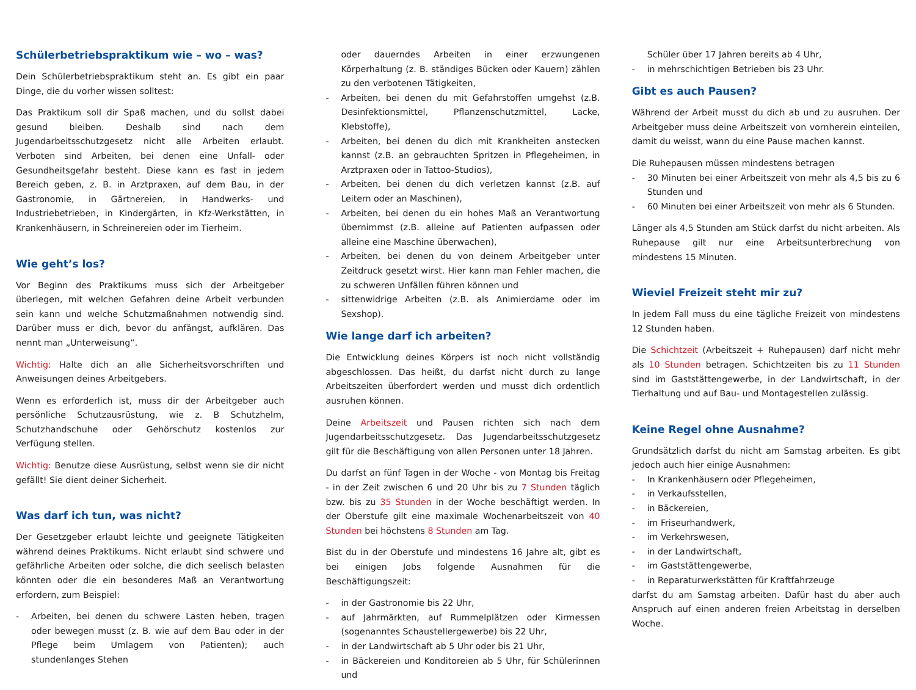Schülerbetriebspraktikum wie – wo – was?
Dein Schülerbetriebspraktikum steht an. Es gibt ein paar Dinge, die du vorher wissen solltest:
Das Praktikum soll dir Spaß machen, und du sollst dabei gesund bleiben. Deshalb sind nach dem Jugendarbeitsschutzgesetz nicht alle Arbeiten erlaubt. Verboten sind Arbeiten, bei denen eine Unfall- oder Gesundheitsgefahr besteht. Diese kann es fast in jedem Bereich geben, z. B. in Arztpraxen, auf dem Bau, in der Gastronomie, in Gärtnereien, in Handwerks- und Industriebetrieben, in Kindergärten, in Kfz-Werkstätten, in Krankenhäusern, in Schreinereien oder im Tierheim.
Wie geht’s los?
Vor Beginn des Praktikums muss sich der Arbeitgeber überlegen, mit welchen Gefahren deine Arbeit verbunden sein kann und welche Schutzmaßnahmen notwendig sind. Darüber muss er dich, bevor du anfängst, aufklären. Das nennt man „Unterweisung“.
Wichtig: Halte dich an alle Sicherheitsvorschriften und Anweisungen deines Arbeitgebers.
Wenn es erforderlich ist, muss dir der Arbeitgeber auch persönliche Schutzausrüstung, wie z. B Schutzhelm, Schutzhandschuhe oder Gehörschutz kostenlos zur Verfügung stellen.
Wichtig: Benutze diese Ausrüstung, selbst wenn sie dir nicht gefällt! Sie dient deiner Sicherheit.
Was darf ich tun, was nicht?
Der Gesetzgeber erlaubt leichte und geeignete Tätigkeiten während deines Praktikums. Nicht erlaubt sind schwere und gefährliche Arbeiten oder solche, die dich seelisch belasten könnten oder die ein besonderes Maß an Verantwortung erfordern, zum Beispiel:
- Arbeiten, bei denen du schwere Lasten heben, tragen oder bewegen musst (z. B. wie auf dem Bau oder in der Pflege beim Umlagern von Patienten); auch stundenlanges Stehen
oder dauerndes Arbeiten in einer erzwungenen Körperhaltung (z. B. ständiges Bücken oder Kauern) zählen zu den verbotenen Tätigkeiten,
- Arbeiten, bei denen du mit Gefahrstoffen umgehst (z.B. Desinfektionsmittel, Pflanzenschutzmittel, Lacke, Klebstoffe),
- Arbeiten, bei denen du dich mit Krankheiten anstecken kannst (z.B. an gebrauchten Spritzen in Pflegeheimen, in Arztpraxen oder in Tattoo-Studios),
- Arbeiten, bei denen du dich verletzen kannst (z.B. auf Leitern oder an Maschinen),
- Arbeiten, bei denen du ein hohes Maß an Verantwortung übernimmst (z.B. alleine auf Patienten aufpassen oder alleine eine Maschine überwachen),
- Arbeiten, bei denen du von deinem Arbeitgeber unter Zeitdruck gesetzt wirst. Hier kann man Fehler machen, die zu schweren Unfällen führen können und
- sittenwidrige Arbeiten (z.B. als Animierdame oder im Sexshop).
Wie lange darf ich arbeiten?
Die Entwicklung deines Körpers ist noch nicht vollständig abgeschlossen. Das heißt, du darfst nicht durch zu lange Arbeitszeiten überfordert werden und musst dich ordentlich ausruhen können.
Deine Arbeitszeit und Pausen richten sich nach dem Jugendarbeitsschutzgesetz. Das Jugendarbeitsschutzgesetz gilt für die Beschäftigung von allen Personen unter 18 Jahren.
Du darfst an fünf Tagen in der Woche - von Montag bis Freitag - in der Zeit zwischen 6 und 20 Uhr bis zu 7 Stunden täglich bzw. bis zu 35 Stunden in der Woche beschäftigt werden. In der Oberstufe gilt eine maximale Wochenarbeitszeit von 40 Stunden bei höchstens 8 Stunden am Tag.
Bist du in der Oberstufe und mindestens 16 Jahre alt, gibt es bei einigen Jobs folgende Ausnahmen für die Beschäftigungszeit:
- in der Gastronomie bis 22 Uhr,
- auf Jahrmärkten, auf Rummelplätzen oder Kirmessen (sogenanntes Schaustellergewerbe) bis 22 Uhr,
- in der Landwirtschaft ab 5 Uhr oder bis 21 Uhr,
- in Bäckereien und Konditoreien ab 5 Uhr, für Schülerinnen und
Schüler über 17 Jahren bereits ab 4 Uhr,
- in mehrschichtigen Betrieben bis 23 Uhr.
Gibt es auch Pausen?
Während der Arbeit musst du dich ab und zu ausruhen. Der Arbeitgeber muss deine Arbeitszeit von vornherein einteilen, damit du weisst, wann du eine Pause machen kannst.
Die Ruhepausen müssen mindestens betragen
- 30 Minuten bei einer Arbeitszeit von mehr als 4,5 bis zu 6 Stunden und
- 60 Minuten bei einer Arbeitszeit von mehr als 6 Stunden.
Länger als 4,5 Stunden am Stück darfst du nicht arbeiten. Als Ruhepause gilt nur eine Arbeitsunterbrechung von mindestens 15 Minuten.
Wieviel Freizeit steht mir zu?
In jedem Fall muss du eine tägliche Freizeit von mindestens 12 Stunden haben.
Die Schichtzeit (Arbeitszeit + Ruhepausen) darf nicht mehr als 10 Stunden betragen. Schichtzeiten bis zu 11 Stunden sind im Gaststättengewerbe, in der Landwirtschaft, in der Tierhaltung und auf Bau- und Montagestellen zulässig.
Keine Regel ohne Ausnahme?
Grundsätzlich darfst du nicht am Samstag arbeiten. Es gibt jedoch auch hier einige Ausnahmen:
- In Krankenhäusern oder Pflegeheimen,
- in Verkaufsstellen,
- in Bäckereien,
- im Friseurhandwerk,
- im Verkehrswesen,
- in der Landwirtschaft,
- im Gaststättengewerbe,
- in Reparaturwerkstätten für Kraftfahrzeuge
darfst du am Samstag arbeiten. Dafür hast du aber auch Anspruch auf einen anderen freien Arbeitstag in derselben Woche.